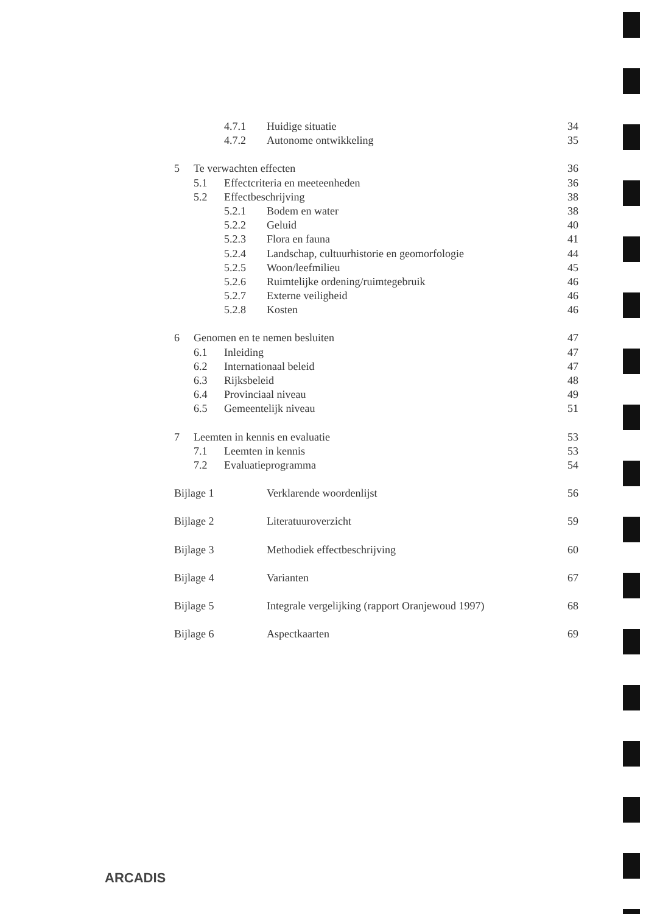4.7.1 Huidige situatie 34
4.7.2 Autonome ontwikkeling 35
5 Te verwachten effecten 36
5.1 Effectcriteria en meeteenheden 36
5.2 Effectbeschrijving 38
5.2.1 Bodem en water 38
5.2.2 Geluid 40
5.2.3 Flora en fauna 41
5.2.4 Landschap, cultuurhistorie en geomorfologie 44
5.2.5 Woon/leefmilieu 45
5.2.6 Ruimtelijke ordening/ruimtegebruik 46
5.2.7 Externe veiligheid 46
5.2.8 Kosten 46
6 Genomen en te nemen besluiten 47
6.1 Inleiding 47
6.2 Internationaal beleid 47
6.3 Rijksbeleid 48
6.4 Provinciaal niveau 49
6.5 Gemeentelijk niveau 51
7 Leemten in kennis en evaluatie 53
7.1 Leemten in kennis 53
7.2 Evaluatieprogramma 54
Bijlage 1 Verklarende woordenlijst 56
Bijlage 2 Literatuuroverzicht 59
Bijlage 3 Methodiek effectbeschrijving 60
Bijlage 4 Varianten 67
Bijlage 5 Integrale vergelijking (rapport Oranjewoud 1997) 68
Bijlage 6 Aspectkaarten 69
ARCADIS